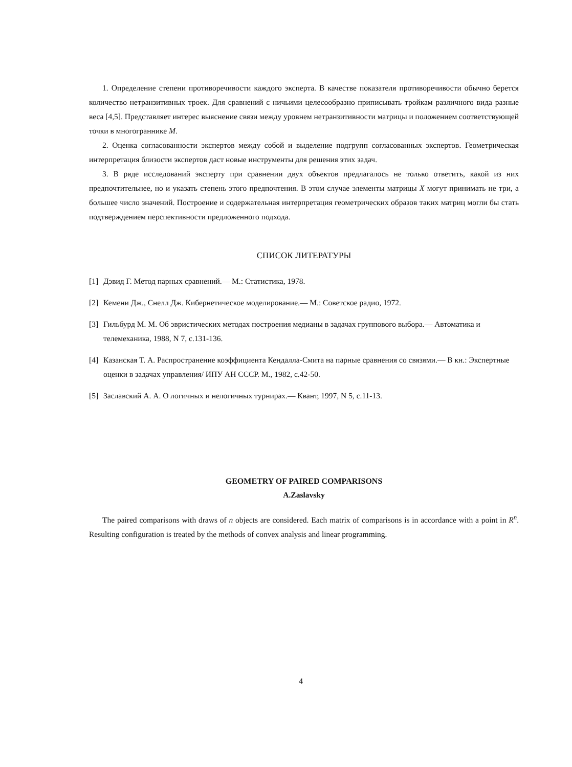1. Определение степени противоречивости каждого эксперта. В качестве показателя противоречивости обычно берется количество нетранзитивных троек. Для сравнений с ничьими целесообразно приписывать тройкам различного вида разные веса [4,5]. Представляет интерес выяснение связи между уровнем нетранзитивности матрицы и положением соответствующей точки в многограннике M.
2. Оценка согласованности экспертов между собой и выделение подгрупп согласованных экспертов. Геометрическая интерпретация близости экспертов даст новые инструменты для решения этих задач.
3. В ряде исследований эксперту при сравнении двух объектов предлагалось не только ответить, какой из них предпочтительнее, но и указать степень этого предпочтения. В этом случае элементы матрицы X могут принимать не три, а большее число значений. Построение и содержательная интерпретация геометрических образов таких матриц могли бы стать подтверждением перспективности предложенного подхода.
СПИСОК ЛИТЕРАТУРЫ
[1] Дэвид Г. Метод парных сравнений.— М.: Статистика, 1978.
[2] Кемени Дж., Снелл Дж. Кибернетическое моделирование.— М.: Советское радио, 1972.
[3] Гильбурд М. М. Об эвристических методах построения медианы в задачах группового выбора.— Автоматика и телемеханика, 1988, N 7, с.131-136.
[4] Казанская Т. А. Распространение коэффициента Кендалла-Смита на парные сравнения со связями.— В кн.: Экспертные оценки в задачах управления/ ИПУ АН СССР. М., 1982, с.42-50.
[5] Заславский А. А. О логичных и нелогичных турнирах.— Квант, 1997, N 5, с.11-13.
GEOMETRY OF PAIRED COMPARISONS
A.Zaslavsky
The paired comparisons with draws of n objects are considered. Each matrix of comparisons is in accordance with a point in R<sup>n</sup>. Resulting configuration is treated by the methods of convex analysis and linear programming.
4